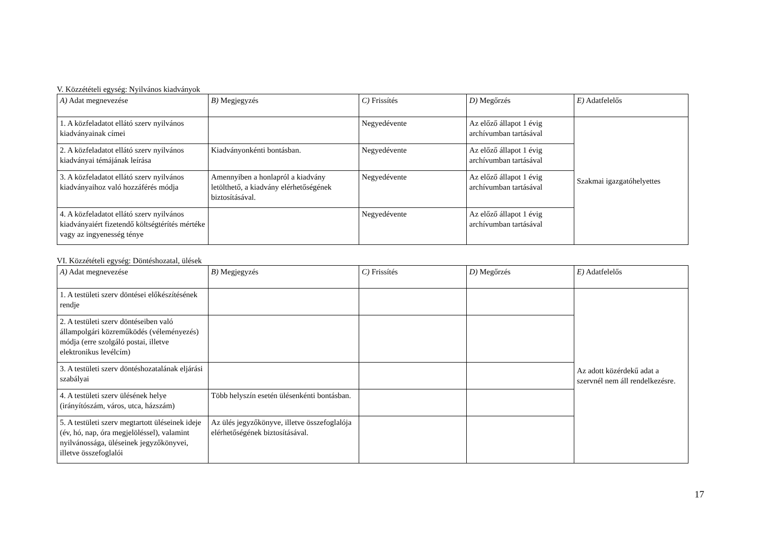V. Közzétételi egység: Nyilvános kiadványok
| A) Adat megnevezése | B) Megjegyzés | C) Frissítés | D) Megőrzés | E) Adatfelelős |
| --- | --- | --- | --- | --- |
| 1. A közfeladatot ellátó szerv nyilvános kiadványainak címei | | Negyedévente | Az előző állapot 1 évig archívumban tartásával | Szakmai igazgatóhelyettes |
| 2. A közfeladatot ellátó szerv nyilvános kiadványai témájának leírása | Kiadványonkénti bontásban. | Negyedévente | Az előző állapot 1 évig archívumban tartásával | |
| 3. A közfeladatot ellátó szerv nyilvános kiadványaihoz való hozzáférés módja | Amennyiben a honlapról a kiadvány letölthető, a kiadvány elérhetőségének biztosításával. | Negyedévente | Az előző állapot 1 évig archívumban tartásával | |
| 4. A közfeladatot ellátó szerv nyilvános kiadványaiért fizetendő költségtérítés mértéke vagy az ingyenesség ténye | | Negyedévente | Az előző állapot 1 évig archívumban tartásával | |
VI. Közzétételi egység: Döntéshozatal, ülések
| A) Adat megnevezése | B) Megjegyzés | C) Frissítés | D) Megőrzés | E) Adatfelelős |
| --- | --- | --- | --- | --- |
| 1. A testületi szerv döntései előkészítésének rendje | | | | Az adott közérdekű adat a szervnél nem áll rendelkezésre. |
| 2. A testületi szerv döntéseiben való állampolgári közreműködés (véleményezés) módja (erre szolgáló postai, illetve elektronikus levélcím) | | | | |
| 3. A testületi szerv döntéshozatalának eljárási szabályai | | | | |
| 4. A testületi szerv ülésének helye (irányítószám, város, utca, házszám) | Több helyszín esetén ülésenkénti bontásban. | | | |
| 5. A testületi szerv megtartott üléseinek ideje (év, hó, nap, óra megjelöléssel), valamint nyilvánossága, üléseinek jegyzőkönyvei, illetve összefoglalói | Az ülés jegyzőkönyve, illetve összefoglalója elérhetőségének biztosításával. | | | |
17